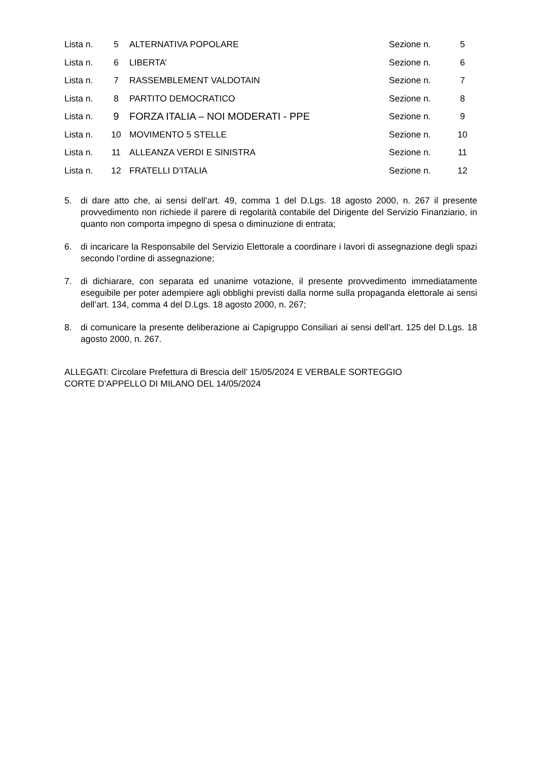| Lista n. | 5 | ALTERNATIVA POPOLARE | Sezione n. | 5 |
| Lista n. | 6 | LIBERTA’ | Sezione n. | 6 |
| Lista n. | 7 | RASSEMBLEMENT VALDOTAIN | Sezione n. | 7 |
| Lista n. | 8 | PARTITO DEMOCRATICO | Sezione n. | 8 |
| Lista n. | 9 | FORZA ITALIA – NOI MODERATI - PPE | Sezione n. | 9 |
| Lista n. | 10 | MOVIMENTO 5 STELLE | Sezione n. | 10 |
| Lista n. | 11 | ALLEANZA VERDI E SINISTRA | Sezione n. | 11 |
| Lista n. | 12 | FRATELLI D’ITALIA | Sezione n. | 12 |
5. di dare atto che, ai sensi dell’art. 49, comma 1 del D.Lgs. 18 agosto 2000, n. 267 il presente provvedimento non richiede il parere di regolarità contabile del Dirigente del Servizio Finanziario, in quanto non comporta impegno di spesa o diminuzione di entrata;
6. di incaricare la Responsabile del Servizio Elettorale a coordinare i lavori di assegnazione degli spazi secondo l’ordine di assegnazione;
7. di dichiarare, con separata ed unanime votazione, il presente provvedimento immediatamente eseguibile per poter adempiere agli obblighi previsti dalla norme sulla propaganda elettorale ai sensi dell’art. 134, comma 4 del D.Lgs. 18 agosto 2000, n. 267;
8. di comunicare la presente deliberazione ai Capigruppo Consiliari ai sensi dell’art. 125 del D.Lgs. 18 agosto 2000, n. 267.
ALLEGATI: Circolare Prefettura di Brescia dell’ 15/05/2024 E VERBALE SORTEGGIO
CORTE D’APPELLO DI MILANO DEL 14/05/2024